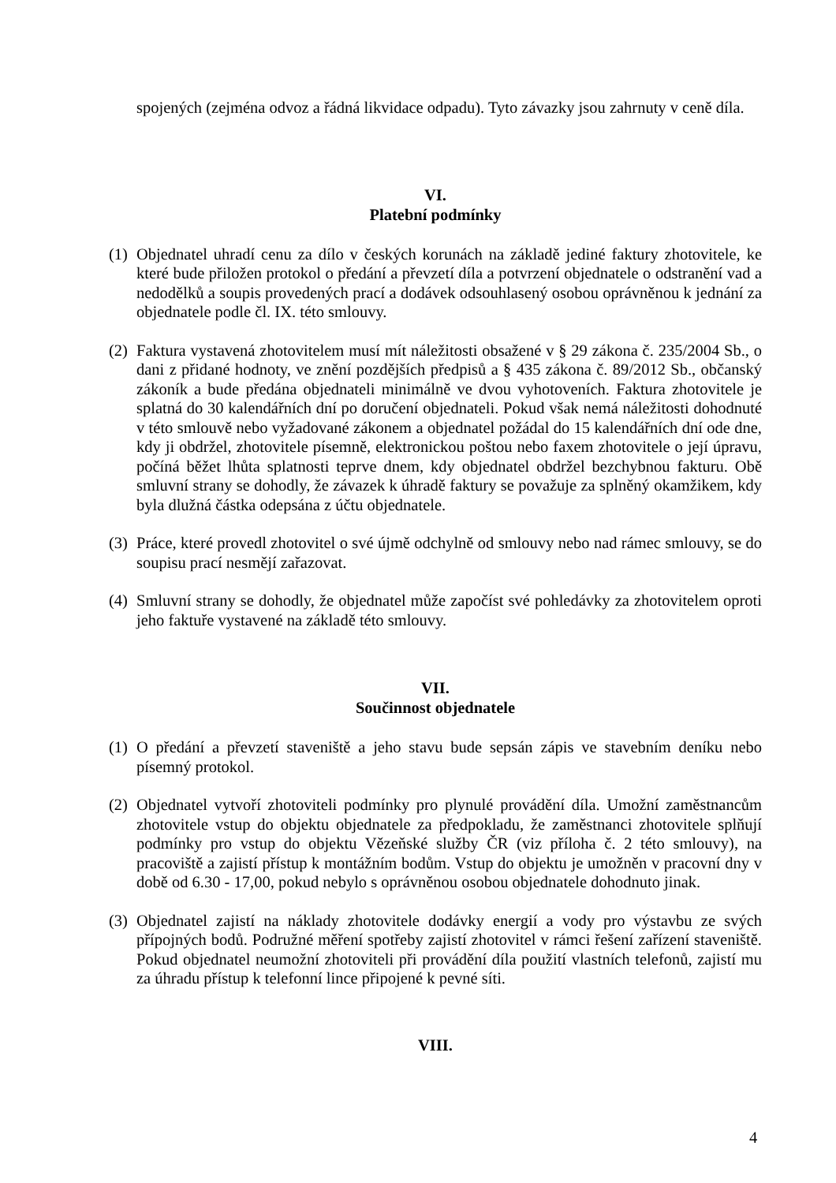spojených (zejména odvoz a řádná likvidace odpadu). Tyto závazky jsou zahrnuty v ceně díla.
VI.
Platební podmínky
(1) Objednatel uhradí cenu za dílo v českých korunách na základě jediné faktury zhotovitele, ke které bude přiložen protokol o předání a převzetí díla a potvrzení objednatele o odstranění vad a nedodělků a soupis provedených prací a dodávek odsouhlasený osobou oprávněnou k jednání za objednatele podle čl. IX. této smlouvy.
(2) Faktura vystavená zhotovitelem musí mít náležitosti obsažené v § 29 zákona č. 235/2004 Sb., o dani z přidané hodnoty, ve znění pozdějších předpisů a § 435 zákona č. 89/2012 Sb., občanský zákoník a bude předána objednateli minimálně ve dvou vyhotoveních. Faktura zhotovitele je splatná do 30 kalendářních dní po doručení objednateli. Pokud však nemá náležitosti dohodnuté v této smlouvě nebo vyžadované zákonem a objednatel požádal do 15 kalendářních dní ode dne, kdy ji obdržel, zhotovitele písemně, elektronickou poštou nebo faxem zhotovitele o její úpravu, počíná běžet lhůta splatnosti teprve dnem, kdy objednatel obdržel bezchybnou fakturu. Obě smluvní strany se dohodly, že závazek k úhradě faktury se považuje za splněný okamžikem, kdy byla dlužná částka odepsána z účtu objednatele.
(3) Práce, které provedl zhotovitel o své újmě odchylně od smlouvy nebo nad rámec smlouvy, se do soupisu prací nesmějí zařazovat.
(4) Smluvní strany se dohodly, že objednatel může započíst své pohledávky za zhotovitelem oproti jeho faktuře vystavené na základě této smlouvy.
VII.
Součinnost objednatele
(1) O předání a převzetí staveniště a jeho stavu bude sepsán zápis ve stavebním deníku nebo písemný protokol.
(2) Objednatel vytvoří zhotoviteli podmínky pro plynulé provádění díla. Umožní zaměstnancům zhotovitele vstup do objektu objednatele za předpokladu, že zaměstnanci zhotovitele splňují podmínky pro vstup do objektu Vězeňské služby ČR (viz příloha č. 2 této smlouvy), na pracoviště a zajistí přístup k montážním bodům. Vstup do objektu je umožněn v pracovní dny v době od 6.30 - 17,00, pokud nebylo s oprávněnou osobou objednatele dohodnuto jinak.
(3) Objednatel zajistí na náklady zhotovitele dodávky energií a vody pro výstavbu ze svých přípojných bodů. Podružné měření spotřeby zajistí zhotovitel v rámci řešení zařízení staveniště. Pokud objednatel neumožní zhotoviteli při provádění díla použití vlastních telefonů, zajistí mu za úhradu přístup k telefonní lince připojené k pevné síti.
VIII.
4